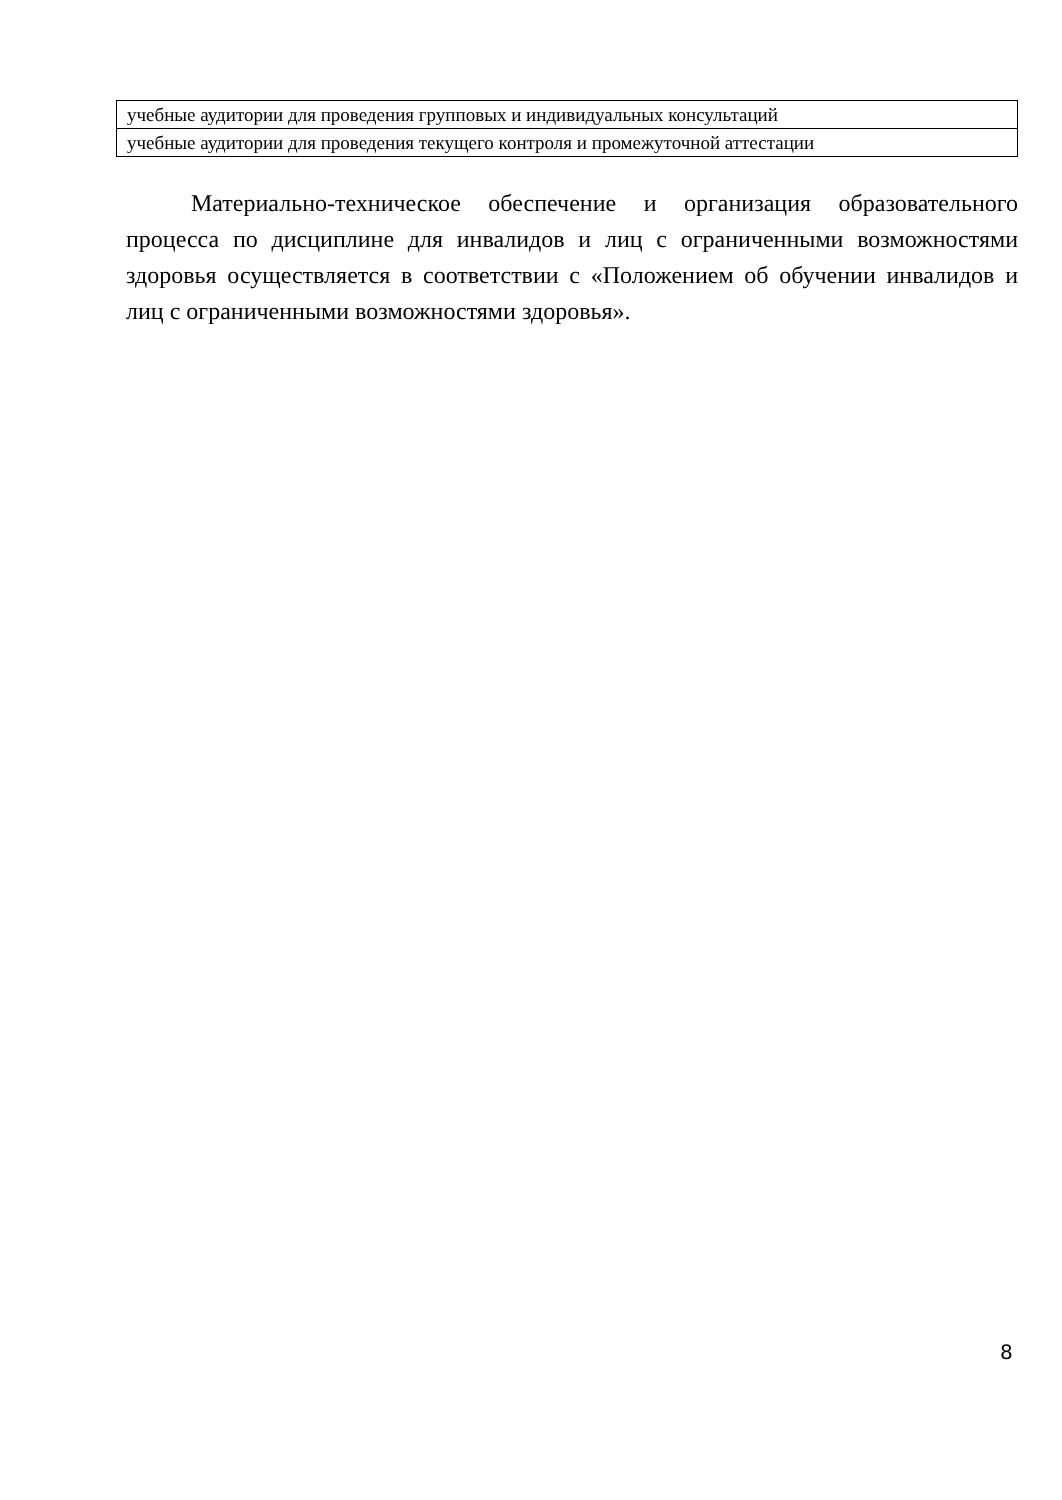| учебные аудитории для проведения групповых и индивидуальных консультаций |
| учебные аудитории для проведения текущего контроля и промежуточной аттестации |
Материально-техническое обеспечение и организация образовательного процесса по дисциплине для инвалидов и лиц с ограниченными возможностями здоровья осуществляется в соответствии с «Положением об обучении инвалидов и лиц с ограниченными возможностями здоровья».
8